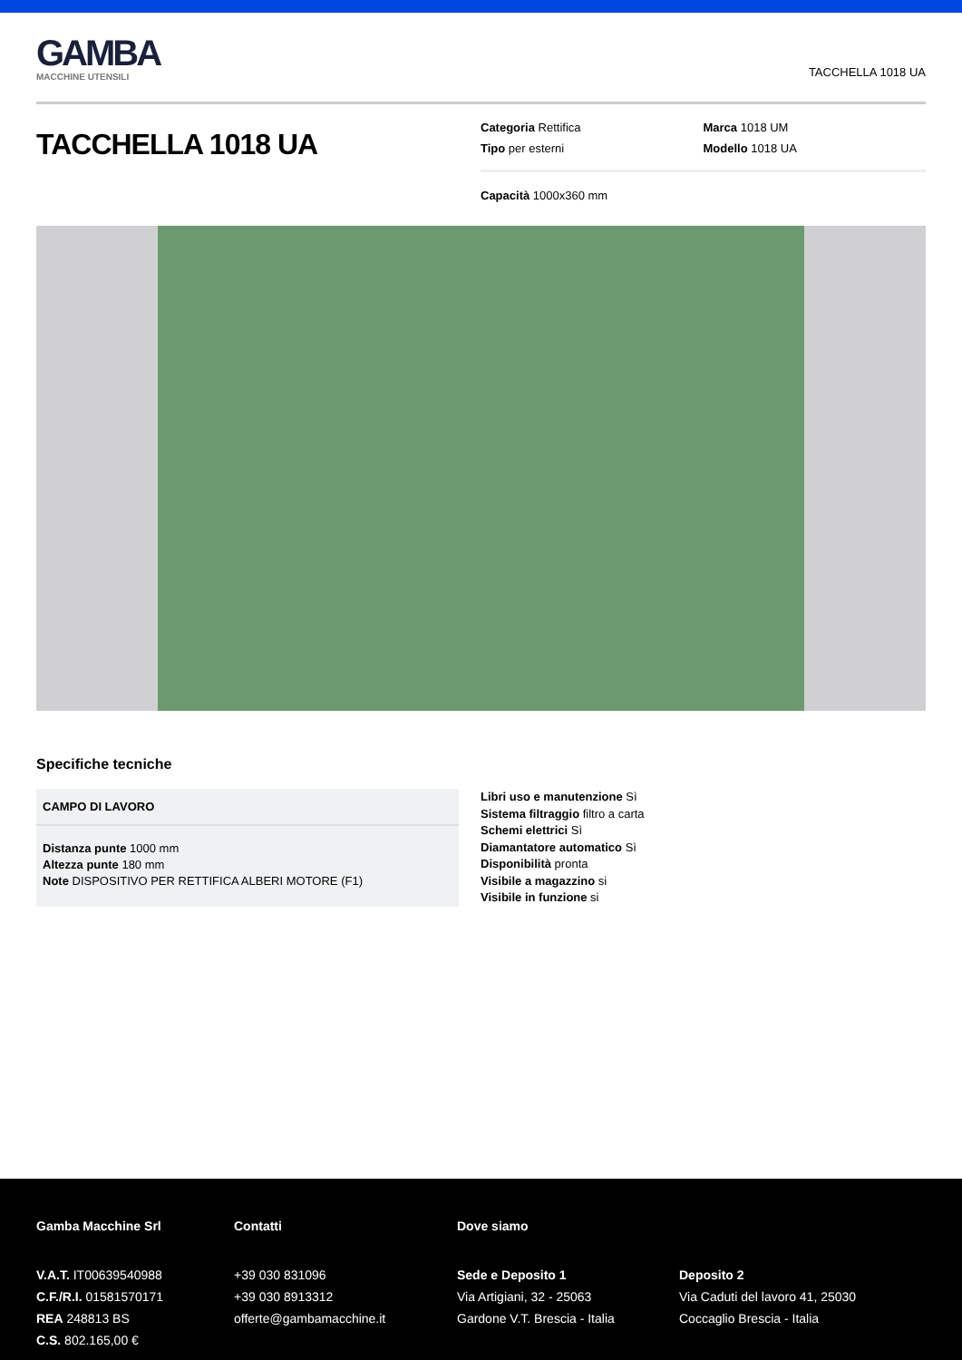GAMBA
MACCHINE UTENSILI
TACCHELLA 1018 UA
TACCHELLA 1018 UA
Categoria Rettifica
Marca 1018 UM
Tipo per esterni
Modello 1018 UA
Capacità 1000x360 mm
Specifiche tecniche
CAMPO DI LAVORO
Distanza punte 1000 mm
Altezza punte 180 mm
Note DISPOSITIVO PER RETTIFICA ALBERI MOTORE (F1)
Libri uso e manutenzione Sì
Sistema filtraggio filtro a carta
Schemi elettrici Sì
Diamantatore automatico Sì
Disponibilità pronta
Visibile a magazzino si
Visibile in funzione si
Gamba Macchine Srl
V.A.T. IT00639540988
C.F./R.I. 01581570171
REA 248813 BS
C.S. 802.165,00 €
Contatti
+39 030 831096
+39 030 8913312
offerte@gambamacchine.it
Dove siamo
Sede e Deposito 1
Via Artigiani, 32 - 25063
Gardone V.T. Brescia - Italia
Deposito 2
Via Caduti del lavoro 41, 25030
Coccaglio Brescia - Italia